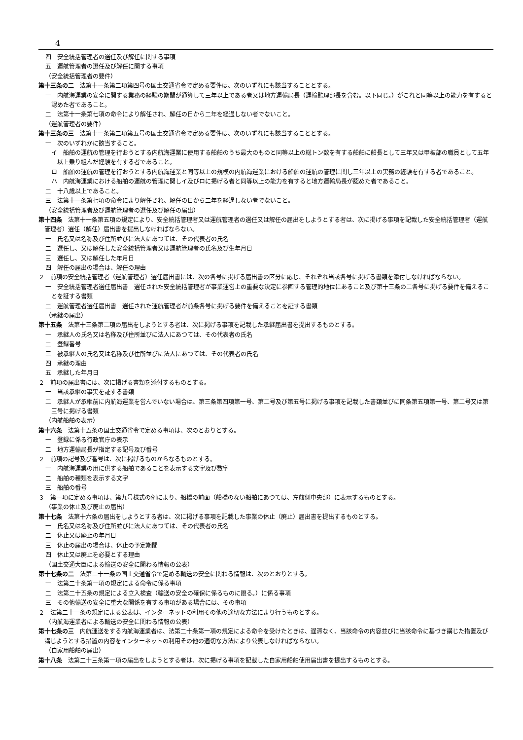4
四　安全統括管理者の選任及び解任に関する事項
五　運航管理者の選任及び解任に関する事項
（安全統括管理者の要件）
第十三条の二　法第十一条第二項第四号の国土交通省令で定める要件は、次のいずれにも該当することとする。
一　内航海運業の安全に関する業務の経験の期間が通算して三年以上である者又は地方運輸局長（運輸監理部長を含む。以下同じ。）がこれと同等以上の能力を有すると認めた者であること。
二　法第十一条第七項の命令により解任され、解任の日から二年を経過しない者でないこと。
（運航管理者の要件）
第十三条の三　法第十一条第二項第五号の国土交通省令で定める要件は、次のいずれにも該当することとする。
一　次のいずれかに該当すること。
イ　船舶の運航の管理を行おうとする内航海運業に使用する船舶のうち最大のものと同等以上の総トン数を有する船舶に船長として三年又は甲板部の職員として五年以上乗り組んだ経験を有する者であること。
ロ　船舶の運航の管理を行おうとする内航海運業と同等以上の規模の内航海運業における船舶の運航の管理に関し三年以上の実務の経験を有する者であること。
ハ　内航海運業における船舶の運航の管理に関しイ及びロに掲げる者と同等以上の能力を有すると地方運輸局長が認めた者であること。
二　十八歳以上であること。
三　法第十一条第七項の命令により解任され、解任の日から二年を経過しない者でないこと。
（安全統括管理者及び運航管理者の選任及び解任の届出）
第十四条　法第十一条第五項の規定により、安全統括管理者又は運航管理者の選任又は解任の届出をしようとする者は、次に掲げる事項を記載した安全統括管理者（運航管理者）選任（解任）届出書を提出しなければならない。
一　氏名又は名称及び住所並びに法人にあつては、その代表者の氏名
二　選任し、又は解任した安全統括管理者又は運航管理者の氏名及び生年月日
三　選任し、又は解任した年月日
四　解任の届出の場合は、解任の理由
２　前項の安全統括管理者（運航管理者）選任届出書には、次の各号に掲げる届出書の区分に応じ、それぞれ当該各号に掲げる書類を添付しなければならない。
一　安全統括管理者選任届出書　選任された安全統括管理者が事業運営上の重要な決定に参画する管理的地位にあること及び第十三条の二各号に掲げる要件を備えることを証する書類
二　運航管理者選任届出書　選任された運航管理者が前条各号に掲げる要件を備えることを証する書類
（承継の届出）
第十五条　法第十三条第二項の届出をしようとする者は、次に掲げる事項を記載した承継届出書を提出するものとする。
一　承継人の氏名又は名称及び住所並びに法人にあつては、その代表者の氏名
二　登録番号
三　被承継人の氏名又は名称及び住所並びに法人にあつては、その代表者の氏名
四　承継の理由
五　承継した年月日
２　前項の届出書には、次に掲げる書類を添付するものとする。
一　当該承継の事実を証する書類
二　承継人が承継前に内航海運業を営んでいない場合は、第三条第四項第一号、第二号及び第五号に掲げる事項を記載した書類並びに同条第五項第一号、第二号又は第三号に掲げる書類
（内航船舶の表示）
第十六条　法第十五条の国土交通省令で定める事項は、次のとおりとする。
一　登録に係る行政官庁の表示
二　地方運輸局長が指定する記号及び番号
２　前項の記号及び番号は、次に掲げるものからなるものとする。
一　内航海運業の用に供する船舶であることを表示する文字及び数字
二　船舶の種類を表示する文字
三　船舶の番号
３　第一項に定める事項は、第九号様式の例により、船橋の前面（船橋のない船舶にあつては、左舷側中央部）に表示するものとする。
（事業の休止及び廃止の届出）
第十七条　法第十六条の届出をしようとする者は、次に掲げる事項を記載した事業の休止（廃止）届出書を提出するものとする。
一　氏名又は名称及び住所並びに法人にあつては、その代表者の氏名
二　休止又は廃止の年月日
三　休止の届出の場合は、休止の予定期間
四　休止又は廃止を必要とする理由
（国土交通大臣による輸送の安全に関わる情報の公表）
第十七条の二　法第二十一条の国土交通省令で定める輸送の安全に関わる情報は、次のとおりとする。
一　法第二十条第一項の規定による命令に係る事項
二　法第二十五条の規定による立入検査（輸送の安全の確保に係るものに限る。）に係る事項
三　その他輸送の安全に重大な関係を有する事項がある場合には、その事項
２　法第二十一条の規定による公表は、インターネットの利用その他の適切な方法により行うものとする。
（内航海運業者による輸送の安全に関わる情報の公表）
第十七条の三　内航運送をする内航海運業者は、法第二十条第一項の規定による命令を受けたときは、遅滞なく、当該命令の内容並びに当該命令に基づき講じた措置及び講じようとする措置の内容をインターネットの利用その他の適切な方法により公表しなければならない。
（自家用船舶の届出）
第十八条　法第二十三条第一項の届出をしようとする者は、次に掲げる事項を記載した自家用船舶使用届出書を提出するものとする。